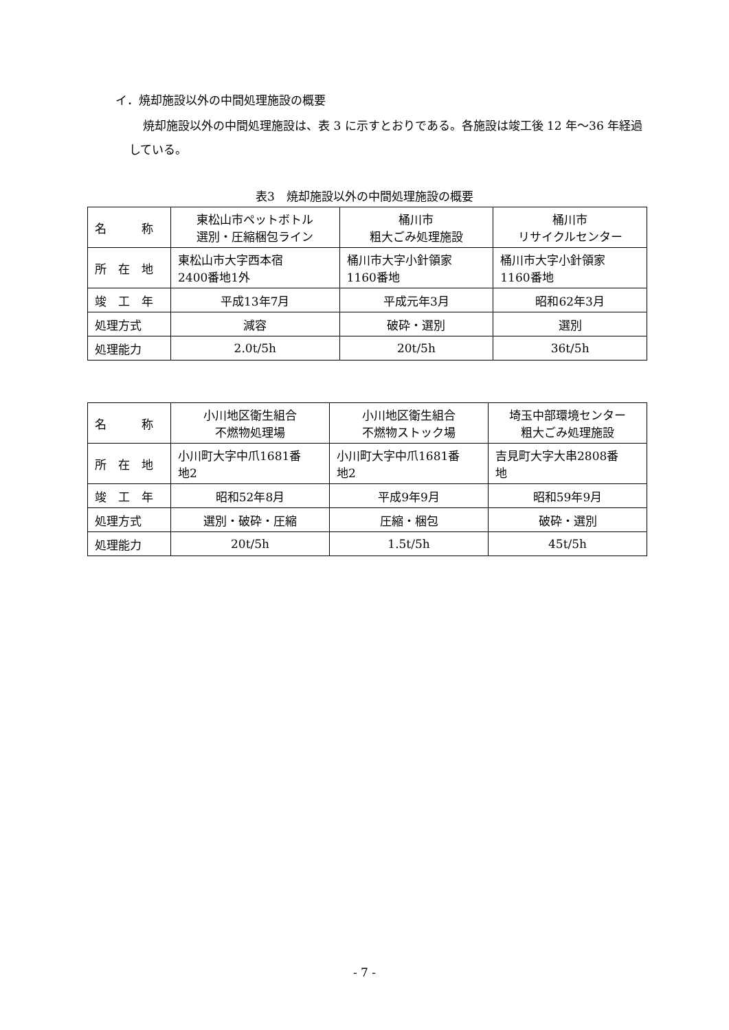イ．焼却施設以外の中間処理施設の概要
焼却施設以外の中間処理施設は、表 3 に示すとおりである。各施設は竣工後 12 年～36 年経過している。
表3　焼却施設以外の中間処理施設の概要
| 名 称 | 東松山市ペットボトル 選別・圧縮梱包ライン | 桶川市 粗大ごみ処理施設 | 桶川市 リサイクルセンター |
| 所 在 地 | 東松山市大字西本宿 2400番地1外 | 桶川市大字小針領家 1160番地 | 桶川市大字小針領家 1160番地 |
| 竣 工 年 | 平成13年7月 | 平成元年3月 | 昭和62年3月 |
| 処理方式 | 減容 | 破砕・選別 | 選別 |
| 処理能力 | 2.0t/5h | 20t/5h | 36t/5h |
| 名 称 | 小川地区衛生組合 不燃物処理場 | 小川地区衛生組合 不燃物ストック場 | 埼玉中部環境センター 粗大ごみ処理施設 |
| 所 在 地 | 小川町大字中爪1681番 地2 | 小川町大字中爪1681番 地2 | 吉見町大字大串2808番 地 |
| 竣 工 年 | 昭和52年8月 | 平成9年9月 | 昭和59年9月 |
| 処理方式 | 選別・破砕・圧縮 | 圧縮・梱包 | 破砕・選別 |
| 処理能力 | 20t/5h | 1.5t/5h | 45t/5h |
- 7 -